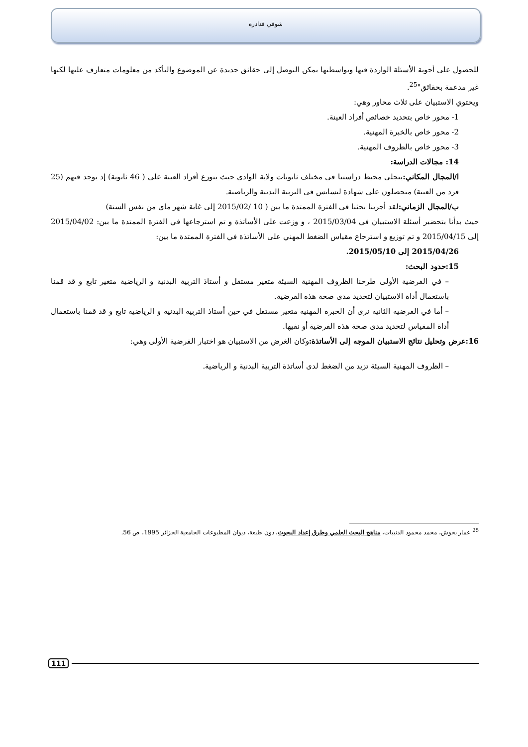شوقي قدادرة
للحصول على أجوبة الأسئلة الواردة فيها وبواسطتها يمكن التوصل إلى حقائق جديدة عن الموضوع والتأكد من معلومات متعارف عليها لكنها غير مدعمة بحقائق"<sup>25</sup>.
ويحتوي الاستبيان على ثلاث محاور وهي:
1- محور خاص بتحديد خصائص أفراد العينة.
2- محور خاص بالخبرة المهنية.
3- محور خاص بالظروف المهنية.
14: مجالات الدراسة:
ا/المجال المكاني: يتجلى محيط دراستنا في مختلف ثانويات ولاية الوادي حيث يتوزع أفراد العينة على ( 46 ثانوية) إذ يوجد فيهم (25 فرد من العينة) متحصلون على شهادة ليسانس في التربية البدنية والرياضية.
ب/المجال الزماني: لقد أجرينا بحثنا في الفترة الممتدة ما بين ( 10 /2015/02 إلى غاية شهر ماي من نفس السنة)
حيث بدأنا بتحضير أسئلة الاستبيان في 2015/03/04 ، و وزعت على الأساتذة و تم استرجاعها في الفترة الممتدة ما بين: 2015/04/02 إلى 2015/04/15 و تم توزيع و استرجاع مقياس الضغط المهني على الأساتذة في الفترة الممتدة ما بين:
2015/04/26 إلى 2015/05/10.
15:حدود البحث:
– في الفرضية الأولى طرحنا الظروف المهنية السيئة متغير مستقل و أستاذ التربية البدنية و الرياضية متغير تابع و قد قمنا باستعمال أداة الاستبيان لتحديد مدى صحة هذه الفرضية.
– أما في الفرضية الثانية نرى أن الخبرة المهنية متغير مستقل في حين أستاذ التربية البدنية و الرياضية تابع و قد قمنا باستعمال أداة المقياس لتحديد مدى صحة هذه الفرضية أو نفيها.
16:عرض وتحليل نتائج الاستبيان الموجه إلى الأساتذة: وكان الغرض من الاستبيان هو اختبار الفرضية الأولى وهي:
– الظروف المهنية السيئة تزيد من الضغط لدى أساتذة التربية البدنية و الرياضية.
<sup>25</sup> عمار بحوش، محمد محمود الذنيبات، مناهج البحث العلمي وطرق إعداد البحوث، دون طبعة، ديوان المطبوعات الجامعية الجزائر 1995، ص 56.
111